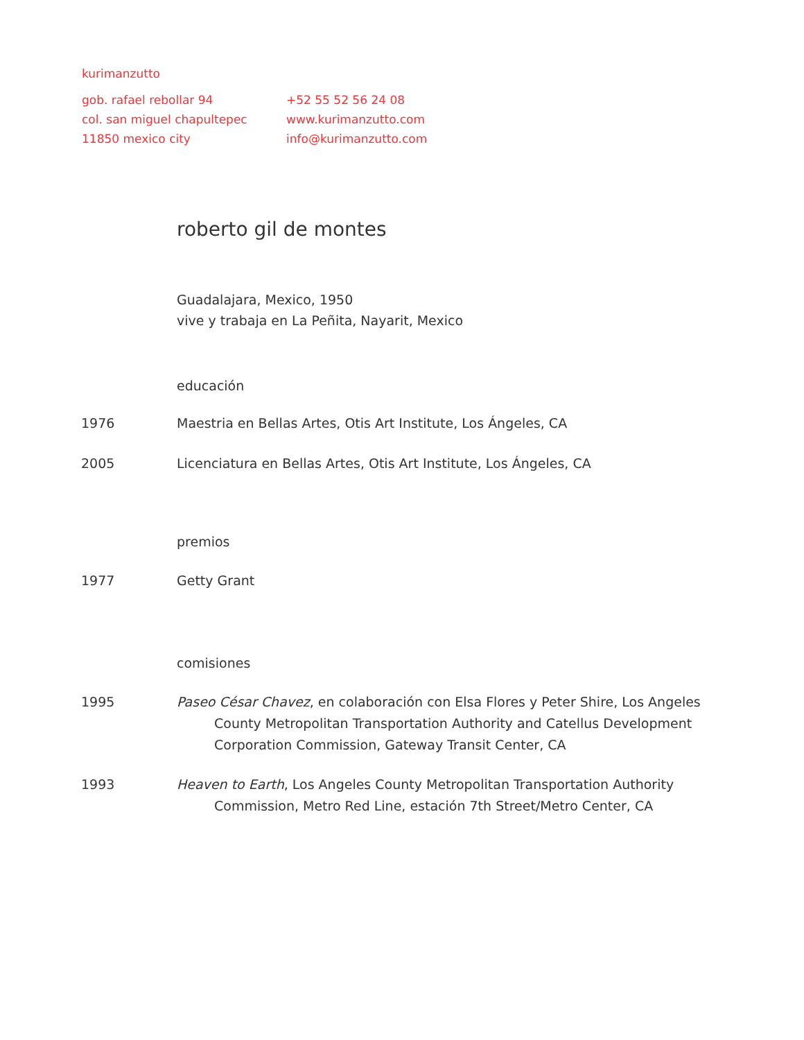kurimanzutto
gob. rafael rebollar 94
col. san miguel chapultepec
11850 mexico city
+52 55 52 56 24 08
www.kurimanzutto.com
info@kurimanzutto.com
roberto gil de montes
Guadalajara, Mexico, 1950
vive y trabaja en La Peñita, Nayarit, Mexico
educación
1976 Maestria en Bellas Artes, Otis Art Institute, Los Ángeles, CA
2005 Licenciatura en Bellas Artes, Otis Art Institute, Los Ángeles, CA
premios
1977 Getty Grant
comisiones
1995 Paseo César Chavez, en colaboración con Elsa Flores y Peter Shire, Los Angeles County Metropolitan Transportation Authority and Catellus Development Corporation Commission, Gateway Transit Center, CA
1993 Heaven to Earth, Los Angeles County Metropolitan Transportation Authority Commission, Metro Red Line, estación 7th Street/Metro Center, CA